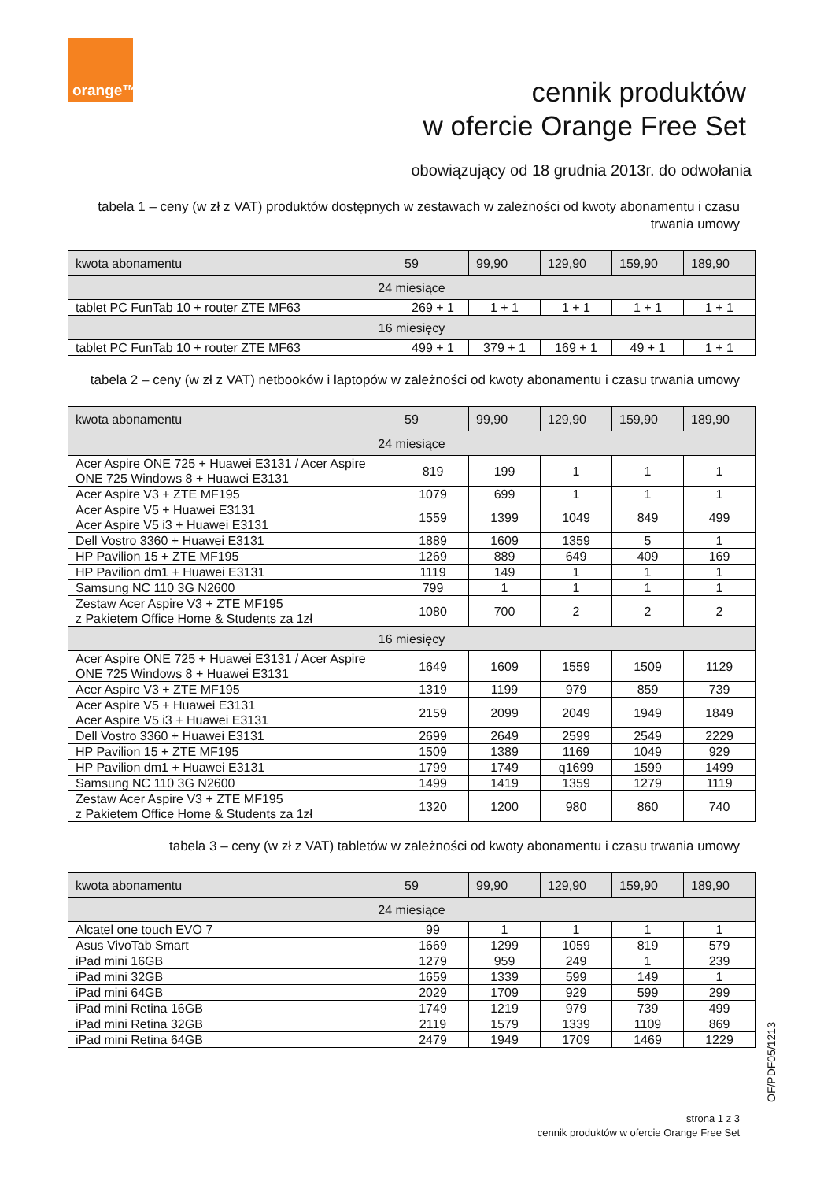orange™
cennik produktów
w ofercie Orange Free Set
obowiązujący od 18 grudnia 2013r. do odwołania
tabela 1 – ceny (w zł z VAT) produktów dostępnych w zestawach w zależności od kwoty abonamentu i czasu trwania umowy
| kwota abonamentu | 59 | 99,90 | 129,90 | 159,90 | 189,90 |
| --- | --- | --- | --- | --- | --- |
| 24 miesiące | | | | | |
| tablet PC FunTab 10 + router ZTE MF63 | 269 + 1 | 1 + 1 | 1 + 1 | 1 + 1 | 1 + 1 |
| 16 miesięcy | | | | | |
| tablet PC FunTab 10 + router ZTE MF63 | 499 + 1 | 379 + 1 | 169 + 1 | 49 + 1 | 1 + 1 |
tabela 2 – ceny (w zł z VAT) netbooków i laptopów w zależności od kwoty abonamentu i czasu trwania umowy
| kwota abonamentu | 59 | 99,90 | 129,90 | 159,90 | 189,90 |
| --- | --- | --- | --- | --- | --- |
| 24 miesiące | | | | | |
| Acer Aspire ONE 725 + Huawei E3131 / Acer Aspire ONE 725 Windows 8 + Huawei E3131 | 819 | 199 | 1 | 1 | 1 |
| Acer Aspire V3 + ZTE MF195 | 1079 | 699 | 1 | 1 | 1 |
| Acer Aspire V5 + Huawei E3131 Acer Aspire V5 i3 + Huawei E3131 | 1559 | 1399 | 1049 | 849 | 499 |
| Dell Vostro 3360 + Huawei E3131 | 1889 | 1609 | 1359 | 5 | 1 |
| HP Pavilion 15 + ZTE MF195 | 1269 | 889 | 649 | 409 | 169 |
| HP Pavilion dm1 + Huawei E3131 | 1119 | 149 | 1 | 1 | 1 |
| Samsung NC 110 3G N2600 | 799 | 1 | 1 | 1 | 1 |
| Zestaw Acer Aspire V3 + ZTE MF195 z Pakietem Office Home & Students za 1zł | 1080 | 700 | 2 | 2 | 2 |
| 16 miesięcy | | | | | |
| Acer Aspire ONE 725 + Huawei E3131 / Acer Aspire ONE 725 Windows 8 + Huawei E3131 | 1649 | 1609 | 1559 | 1509 | 1129 |
| Acer Aspire V3 + ZTE MF195 | 1319 | 1199 | 979 | 859 | 739 |
| Acer Aspire V5 + Huawei E3131 Acer Aspire V5 i3 + Huawei E3131 | 2159 | 2099 | 2049 | 1949 | 1849 |
| Dell Vostro 3360 + Huawei E3131 | 2699 | 2649 | 2599 | 2549 | 2229 |
| HP Pavilion 15 + ZTE MF195 | 1509 | 1389 | 1169 | 1049 | 929 |
| HP Pavilion dm1 + Huawei E3131 | 1799 | 1749 | q1699 | 1599 | 1499 |
| Samsung NC 110 3G N2600 | 1499 | 1419 | 1359 | 1279 | 1119 |
| Zestaw Acer Aspire V3 + ZTE MF195 z Pakietem Office Home & Students za 1zł | 1320 | 1200 | 980 | 860 | 740 |
tabela 3 – ceny (w zł z VAT) tabletów w zależności od kwoty abonamentu i czasu trwania umowy
| kwota abonamentu | 59 | 99,90 | 129,90 | 159,90 | 189,90 |
| --- | --- | --- | --- | --- | --- |
| 24 miesiące | | | | | |
| Alcatel one touch EVO 7 | 99 | 1 | 1 | 1 | 1 |
| Asus VivoTab Smart | 1669 | 1299 | 1059 | 819 | 579 |
| iPad mini 16GB | 1279 | 959 | 249 | 1 | 239 |
| iPad mini 32GB | 1659 | 1339 | 599 | 149 | 1 |
| iPad mini 64GB | 2029 | 1709 | 929 | 599 | 299 |
| iPad mini Retina 16GB | 1749 | 1219 | 979 | 739 | 499 |
| iPad mini Retina 32GB | 2119 | 1579 | 1339 | 1109 | 869 |
| iPad mini Retina 64GB | 2479 | 1949 | 1709 | 1469 | 1229 |
OF/PDF05/1213
strona 1 z 3
cennik produktów w ofercie Orange Free Set